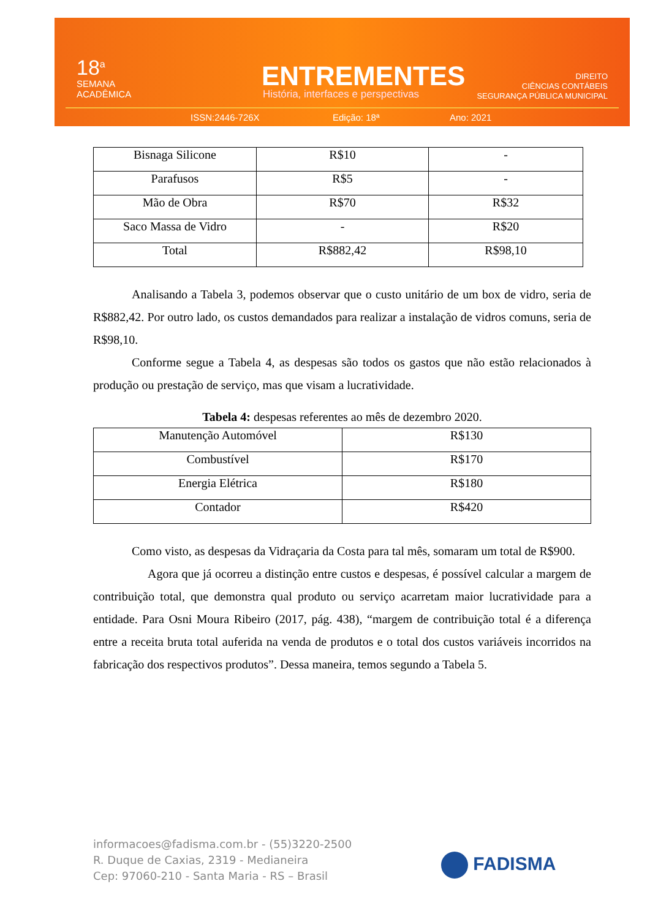18<sup>a</sup>
SEMANA
ACADÊMICA
ENTREMENTES
História, interfaces e perspectivas
DIREITO
CIÊNCIAS CONTÁBEIS
SEGURANÇA PÚBLICA MUNICIPAL
ISSN:2446-726X Edição: 18ª Ano: 2021
| Bisnaga Silicone | R$10 | - |
| Parafusos | R$5 | - |
| Mão de Obra | R$70 | R$32 |
| Saco Massa de Vidro | - | R$20 |
| Total | R$882,42 | R$98,10 |
Analisando a Tabela 3, podemos observar que o custo unitário de um box de vidro, seria de R$882,42. Por outro lado, os custos demandados para realizar a instalação de vidros comuns, seria de R$98,10.
Conforme segue a Tabela 4, as despesas são todos os gastos que não estão relacionados à produção ou prestação de serviço, mas que visam a lucratividade.
Tabela 4: despesas referentes ao mês de dezembro 2020.
| Manutenção Automóvel | R$130 |
| Combustível | R$170 |
| Energia Elétrica | R$180 |
| Contador | R$420 |
Como visto, as despesas da Vidraçaria da Costa para tal mês, somaram um total de R$900.
Agora que já ocorreu a distinção entre custos e despesas, é possível calcular a margem de contribuição total, que demonstra qual produto ou serviço acarretam maior lucratividade para a entidade. Para Osni Moura Ribeiro (2017, pág. 438), “margem de contribuição total é a diferença entre a receita bruta total auferida na venda de produtos e o total dos custos variáveis incorridos na fabricação dos respectivos produtos”. Dessa maneira, temos segundo a Tabela 5.
informacoes@fadisma.com.br - (55)3220-2500
R. Duque de Caxias, 2319 - Medianeira
Cep: 97060-210 - Santa Maria - RS – Brasil
FADISMA